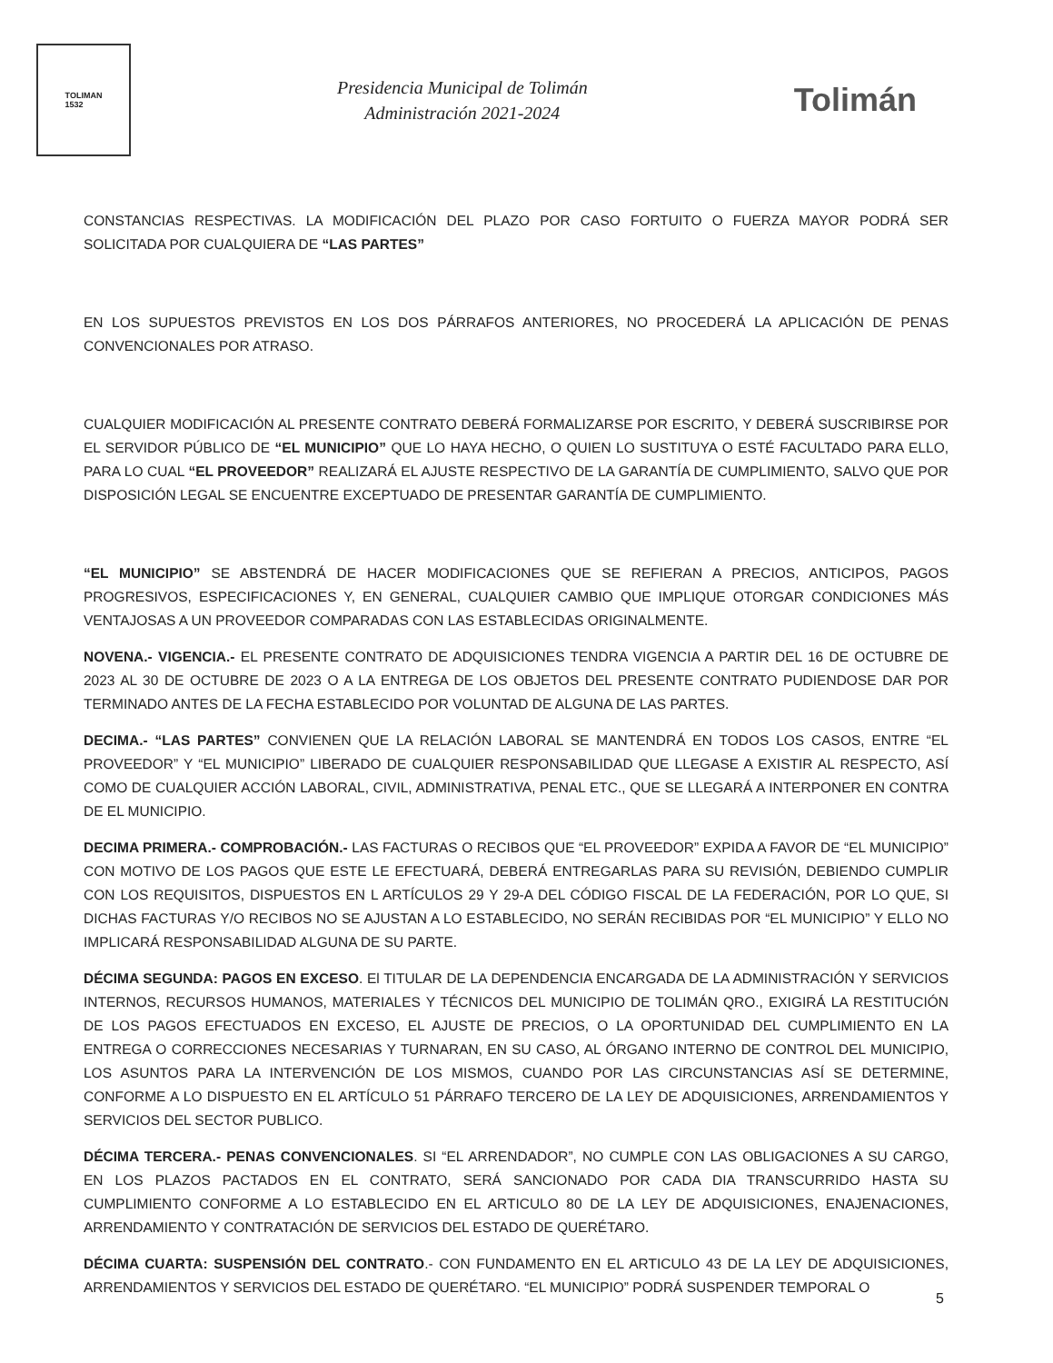TOLIMAN
1532
Presidencia Municipal de Tolimán
Administración 2021-2024
Tolimán
CONSTANCIAS RESPECTIVAS. LA MODIFICACIÓN DEL PLAZO POR CASO FORTUITO O FUERZA MAYOR PODRÁ SER SOLICITADA POR CUALQUIERA DE “LAS PARTES”
EN LOS SUPUESTOS PREVISTOS EN LOS DOS PÁRRAFOS ANTERIORES, NO PROCEDERÁ LA APLICACIÓN DE PENAS CONVENCIONALES POR ATRASO.
CUALQUIER MODIFICACIÓN AL PRESENTE CONTRATO DEBERÁ FORMALIZARSE POR ESCRITO, Y DEBERÁ SUSCRIBIRSE POR EL SERVIDOR PÚBLICO DE “EL MUNICIPIO” QUE LO HAYA HECHO, O QUIEN LO SUSTITUYA O ESTÉ FACULTADO PARA ELLO, PARA LO CUAL “EL PROVEEDOR” REALIZARÁ EL AJUSTE RESPECTIVO DE LA GARANTÍA DE CUMPLIMIENTO, SALVO QUE POR DISPOSICIÓN LEGAL SE ENCUENTRE EXCEPTUADO DE PRESENTAR GARANTÍA DE CUMPLIMIENTO.
“EL MUNICIPIO” SE ABSTENDRÁ DE HACER MODIFICACIONES QUE SE REFIERAN A PRECIOS, ANTICIPOS, PAGOS PROGRESIVOS, ESPECIFICACIONES Y, EN GENERAL, CUALQUIER CAMBIO QUE IMPLIQUE OTORGAR CONDICIONES MÁS VENTAJOSAS A UN PROVEEDOR COMPARADAS CON LAS ESTABLECIDAS ORIGINALMENTE.
NOVENA.- VIGENCIA.- EL PRESENTE CONTRATO DE ADQUISICIONES TENDRA VIGENCIA A PARTIR DEL 16 DE OCTUBRE DE 2023 AL 30 DE OCTUBRE DE 2023 O A LA ENTREGA DE LOS OBJETOS DEL PRESENTE CONTRATO PUDIENDOSE DAR POR TERMINADO ANTES DE LA FECHA ESTABLECIDO POR VOLUNTAD DE ALGUNA DE LAS PARTES.
DECIMA.- “LAS PARTES” CONVIENEN QUE LA RELACIÓN LABORAL SE MANTENDRÁ EN TODOS LOS CASOS, ENTRE “EL PROVEEDOR” Y “EL MUNICIPIO” LIBERADO DE CUALQUIER RESPONSABILIDAD QUE LLEGASE A EXISTIR AL RESPECTO, ASÍ COMO DE CUALQUIER ACCIÓN LABORAL, CIVIL, ADMINISTRATIVA, PENAL ETC., QUE SE LLEGARÁ A INTERPONER EN CONTRA DE EL MUNICIPIO.
DECIMA PRIMERA.- COMPROBACIÓN.- LAS FACTURAS O RECIBOS QUE “EL PROVEEDOR” EXPIDA A FAVOR DE “EL MUNICIPIO” CON MOTIVO DE LOS PAGOS QUE ESTE LE EFECTUARÁ, DEBERÁ ENTREGARLAS PARA SU REVISIÓN, DEBIENDO CUMPLIR CON LOS REQUISITOS, DISPUESTOS EN L ARTÍCULOS 29 Y 29-A DEL CÓDIGO FISCAL DE LA FEDERACIÓN, POR LO QUE, SI DICHAS FACTURAS Y/O RECIBOS NO SE AJUSTAN A LO ESTABLECIDO, NO SERÁN RECIBIDAS POR “EL MUNICIPIO” Y ELLO NO IMPLICARÁ RESPONSABILIDAD ALGUNA DE SU PARTE.
DÉCIMA SEGUNDA: PAGOS EN EXCESO. El TITULAR DE LA DEPENDENCIA ENCARGADA DE LA ADMINISTRACIÓN Y SERVICIOS INTERNOS, RECURSOS HUMANOS, MATERIALES Y TÉCNICOS DEL MUNICIPIO DE TOLIMÁN QRO., EXIGIRÁ LA RESTITUCIÓN DE LOS PAGOS EFECTUADOS EN EXCESO, EL AJUSTE DE PRECIOS, O LA OPORTUNIDAD DEL CUMPLIMIENTO EN LA ENTREGA O CORRECCIONES NECESARIAS Y TURNARAN, EN SU CASO, AL ÓRGANO INTERNO DE CONTROL DEL MUNICIPIO, LOS ASUNTOS PARA LA INTERVENCIÓN DE LOS MISMOS, CUANDO POR LAS CIRCUNSTANCIAS ASÍ SE DETERMINE, CONFORME A LO DISPUESTO EN EL ARTÍCULO 51 PÁRRAFO TERCERO DE LA LEY DE ADQUISICIONES, ARRENDAMIENTOS Y SERVICIOS DEL SECTOR PUBLICO.
DÉCIMA TERCERA.- PENAS CONVENCIONALES. SI “EL ARRENDADOR”, NO CUMPLE CON LAS OBLIGACIONES A SU CARGO, EN LOS PLAZOS PACTADOS EN EL CONTRATO, SERÁ SANCIONADO POR CADA DIA TRANSCURRIDO HASTA SU CUMPLIMIENTO CONFORME A LO ESTABLECIDO EN EL ARTICULO 80 DE LA LEY DE ADQUISICIONES, ENAJENACIONES, ARRENDAMIENTO Y CONTRATACIÓN DE SERVICIOS DEL ESTADO DE QUERÉTARO.
DÉCIMA CUARTA: SUSPENSIÓN DEL CONTRATO.- CON FUNDAMENTO EN EL ARTICULO 43 DE LA LEY DE ADQUISICIONES, ARRENDAMIENTOS Y SERVICIOS DEL ESTADO DE QUERÉTARO. “EL MUNICIPIO” PODRÁ SUSPENDER TEMPORAL O
5